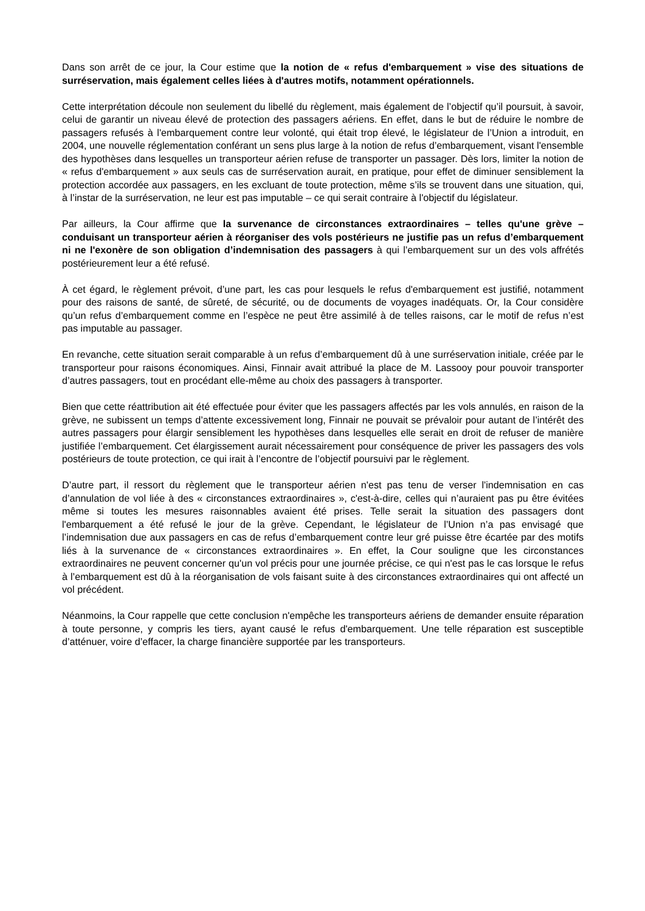Dans son arrêt de ce jour, la Cour estime que la notion de « refus d'embarquement » vise des situations de surréservation, mais également celles liées à d'autres motifs, notamment opérationnels.
Cette interprétation découle non seulement du libellé du règlement, mais également de l’objectif qu’il poursuit, à savoir, celui de garantir un niveau élevé de protection des passagers aériens. En effet, dans le but de réduire le nombre de passagers refusés à l'embarquement contre leur volonté, qui était trop élevé, le législateur de l’Union a introduit, en 2004, une nouvelle réglementation conférant un sens plus large à la notion de refus d’embarquement, visant l'ensemble des hypothèses dans lesquelles un transporteur aérien refuse de transporter un passager. Dès lors, limiter la notion de « refus d'embarquement » aux seuls cas de surréservation aurait, en pratique, pour effet de diminuer sensiblement la protection accordée aux passagers, en les excluant de toute protection, même s’ils se trouvent dans une situation, qui, à l’instar de la surréservation, ne leur est pas imputable – ce qui serait contraire à l'objectif du législateur.
Par ailleurs, la Cour affirme que la survenance de circonstances extraordinaires – telles qu'une grève – conduisant un transporteur aérien à réorganiser des vols postérieurs ne justifie pas un refus d’embarquement ni ne l'exonère de son obligation d’indemnisation des passagers à qui l’embarquement sur un des vols affrétés postérieurement leur a été refusé.
À cet égard, le règlement prévoit, d’une part, les cas pour lesquels le refus d'embarquement est justifié, notamment pour des raisons de santé, de sûreté, de sécurité, ou de documents de voyages inadéquats. Or, la Cour considère qu’un refus d’embarquement comme en l’espèce ne peut être assimilé à de telles raisons, car le motif de refus n’est pas imputable au passager.
En revanche, cette situation serait comparable à un refus d’embarquement dû à une surréservation initiale, créée par le transporteur pour raisons économiques. Ainsi, Finnair avait attribué la place de M. Lassooy pour pouvoir transporter d’autres passagers, tout en procédant elle-même au choix des passagers à transporter.
Bien que cette réattribution ait été effectuée pour éviter que les passagers affectés par les vols annulés, en raison de la grève, ne subissent un temps d’attente excessivement long, Finnair ne pouvait se prévaloir pour autant de l’intérêt des autres passagers pour élargir sensiblement les hypothèses dans lesquelles elle serait en droit de refuser de manière justifiée l’embarquement. Cet élargissement aurait nécessairement pour conséquence de priver les passagers des vols postérieurs de toute protection, ce qui irait à l’encontre de l’objectif poursuivi par le règlement.
D’autre part, il ressort du règlement que le transporteur aérien n'est pas tenu de verser l'indemnisation en cas d’annulation de vol liée à des « circonstances extraordinaires », c'est-à-dire, celles qui n’auraient pas pu être évitées même si toutes les mesures raisonnables avaient été prises. Telle serait la situation des passagers dont l'embarquement a été refusé le jour de la grève. Cependant, le législateur de l’Union n’a pas envisagé que l’indemnisation due aux passagers en cas de refus d’embarquement contre leur gré puisse être écartée par des motifs liés à la survenance de « circonstances extraordinaires ». En effet, la Cour souligne que les circonstances extraordinaires ne peuvent concerner qu'un vol précis pour une journée précise, ce qui n'est pas le cas lorsque le refus à l’embarquement est dû à la réorganisation de vols faisant suite à des circonstances extraordinaires qui ont affecté un vol précédent.
Néanmoins, la Cour rappelle que cette conclusion n'empêche les transporteurs aériens de demander ensuite réparation à toute personne, y compris les tiers, ayant causé le refus d'embarquement. Une telle réparation est susceptible d’atténuer, voire d’effacer, la charge financière supportée par les transporteurs.